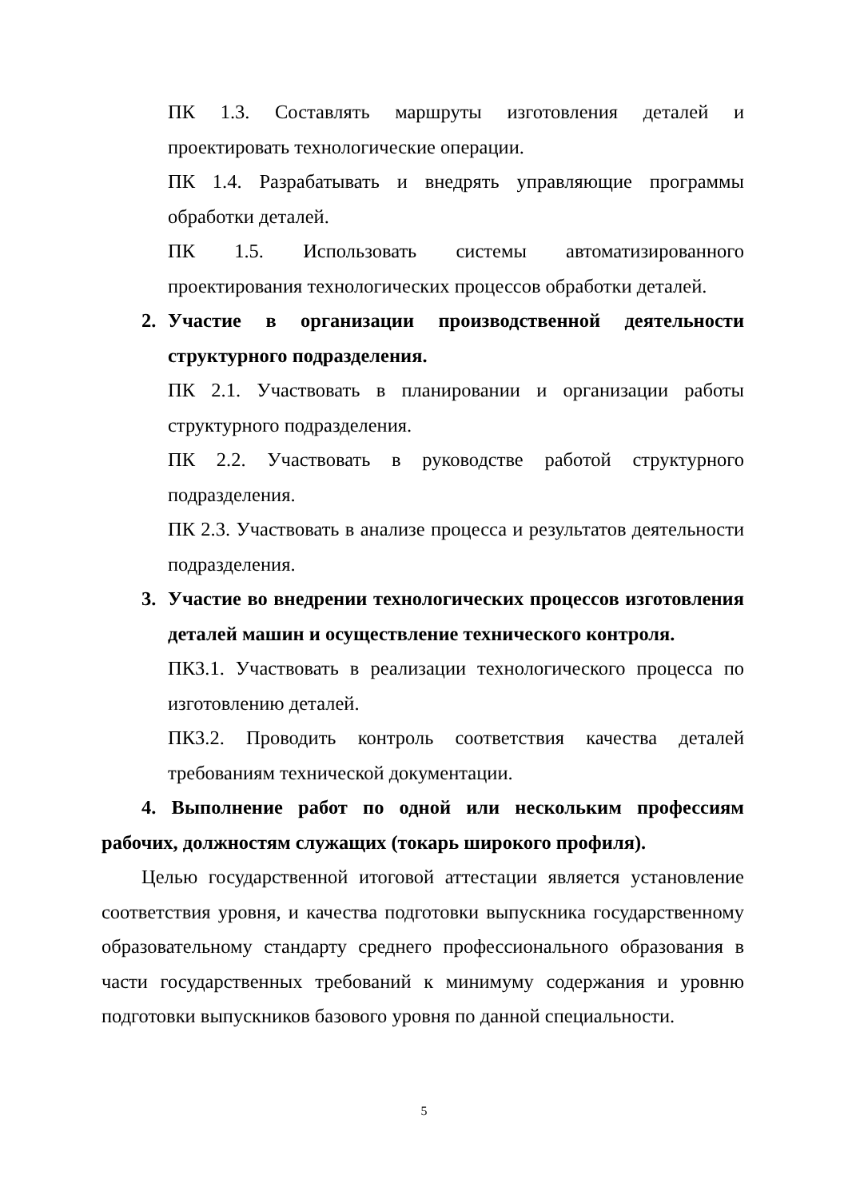ПК 1.3. Составлять маршруты изготовления деталей и проектировать технологические операции.
ПК 1.4. Разрабатывать и внедрять управляющие программы обработки деталей.
ПК 1.5. Использовать системы автоматизированного проектирования технологических процессов обработки деталей.
2. Участие в организации производственной деятельности структурного подразделения.
ПК 2.1. Участвовать в планировании и организации работы структурного подразделения.
ПК 2.2. Участвовать в руководстве работой структурного подразделения.
ПК 2.3. Участвовать в анализе процесса и результатов деятельности подразделения.
3. Участие во внедрении технологических процессов изготовления деталей машин и осуществление технического контроля.
ПК3.1. Участвовать в реализации технологического процесса по изготовлению деталей.
ПК3.2. Проводить контроль соответствия качества деталей требованиям технической документации.
4. Выполнение работ по одной или нескольким профессиям рабочих, должностям служащих (токарь широкого профиля).
Целью государственной итоговой аттестации является установление соответствия уровня, и качества подготовки выпускника государственному образовательному стандарту среднего профессионального образования в части государственных требований к минимуму содержания и уровню подготовки выпускников базового уровня по данной специальности.
5